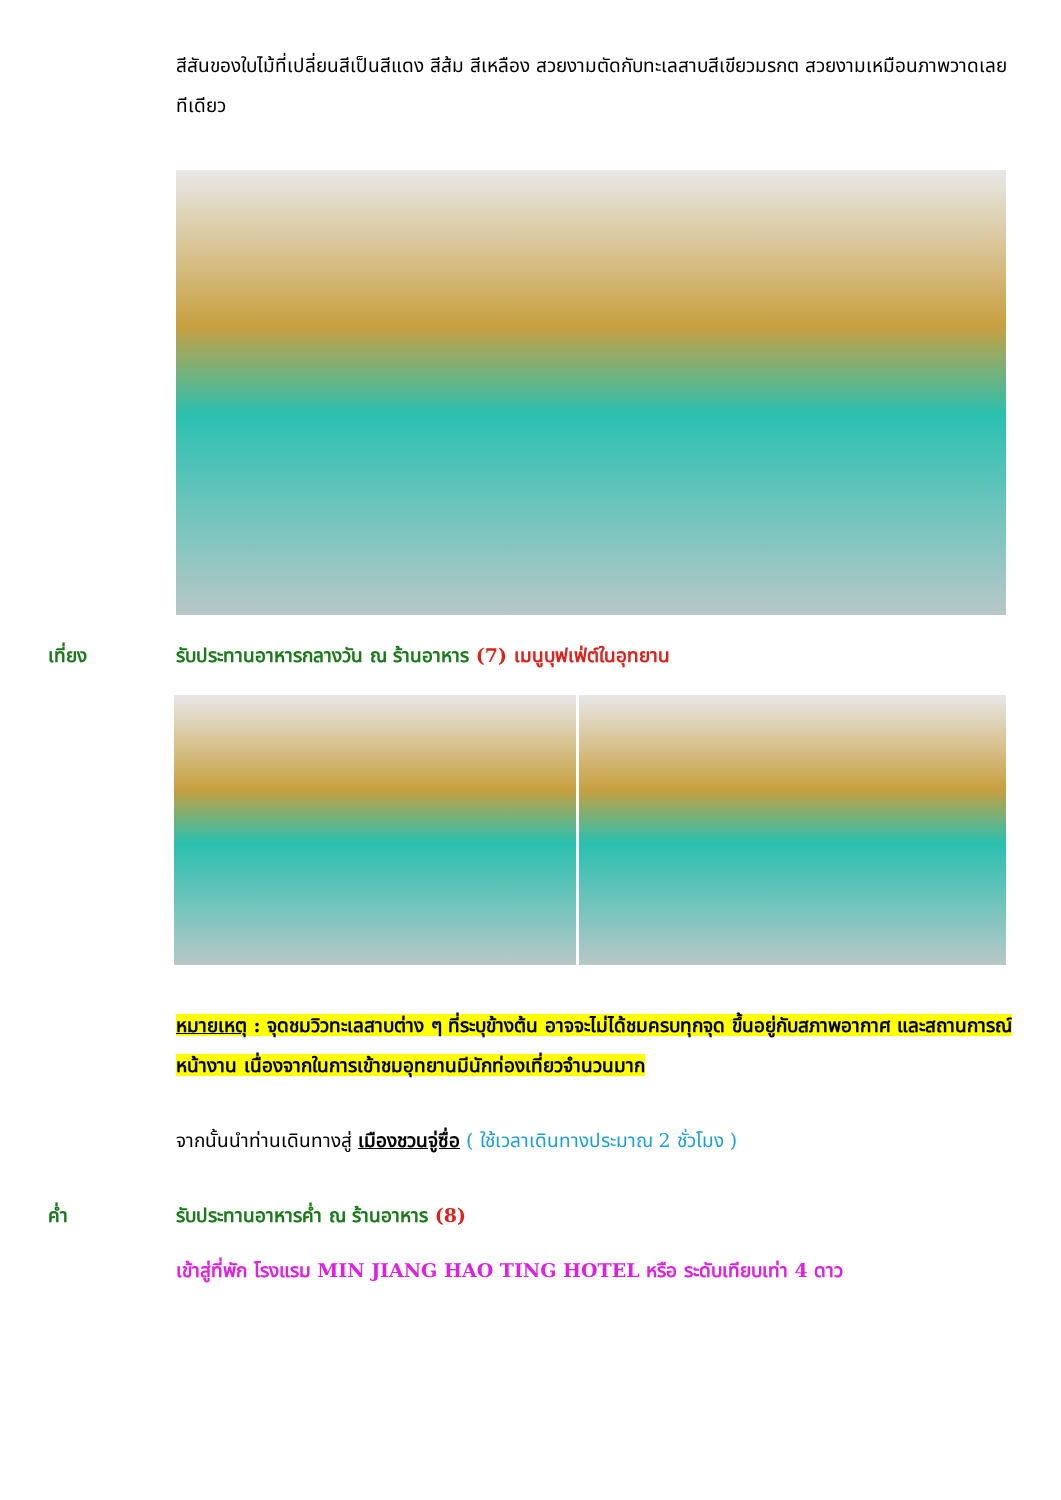สีสันของใบไม้ที่เปลี่ยนสีเป็นสีแดง สีส้ม สีเหลือง สวยงามตัดกับทะเลสาบสีเขียวมรกต สวยงามเหมือนภาพวาดเลยทีเดียว
เที่ยง รับประทานอาหารกลางวัน ณ ร้านอาหาร (7) เมนูบุฟเฟ่ต์ในอุทยาน
หมายเหตุ : จุดชมวิวทะเลสาบต่าง ๆ ที่ระบุข้างต้น อาจจะไม่ได้ชมครบทุกจุด ขึ้นอยู่กับสภาพอากาศ และสถานการณ์หน้างาน เนื่องจากในการเข้าชมอุทยานมีนักท่องเที่ยวจำนวนมาก
จากนั้นนำท่านเดินทางสู่ เมืองชวนจู่ซื่อ ( ใช้เวลาเดินทางประมาณ 2 ชั่วโมง )
ค่ำ รับประทานอาหารค่ำ ณ ร้านอาหาร (8)
เข้าสู่ที่พัก โรงแรม MIN JIANG HAO TING HOTEL หรือ ระดับเทียบเท่า 4 ดาว